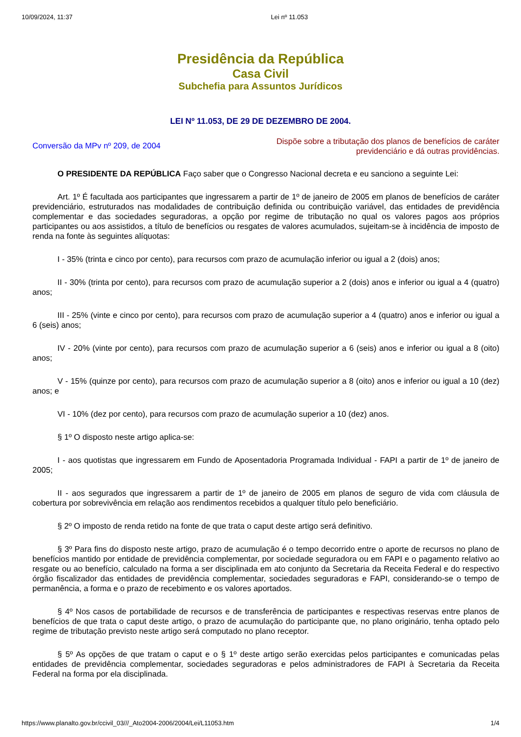10/09/2024, 11:37 Lei nº 11.053
Presidência da República
Casa Civil
Subchefia para Assuntos Jurídicos
LEI Nº 11.053, DE 29 DE DEZEMBRO DE 2004.
Conversão da MPv nº 209, de 2004
Dispõe sobre a tributação dos planos de benefícios de caráter previdenciário e dá outras providências.
O PRESIDENTE DA REPÚBLICA Faço saber que o Congresso Nacional decreta e eu sanciono a seguinte Lei:
Art. 1º É facultada aos participantes que ingressarem a partir de 1º de janeiro de 2005 em planos de benefícios de caráter previdenciário, estruturados nas modalidades de contribuição definida ou contribuição variável, das entidades de previdência complementar e das sociedades seguradoras, a opção por regime de tributação no qual os valores pagos aos próprios participantes ou aos assistidos, a título de benefícios ou resgates de valores acumulados, sujeitam-se à incidência de imposto de renda na fonte às seguintes alíquotas:
I - 35% (trinta e cinco por cento), para recursos com prazo de acumulação inferior ou igual a 2 (dois) anos;
II - 30% (trinta por cento), para recursos com prazo de acumulação superior a 2 (dois) anos e inferior ou igual a 4 (quatro) anos;
III - 25% (vinte e cinco por cento), para recursos com prazo de acumulação superior a 4 (quatro) anos e inferior ou igual a 6 (seis) anos;
IV - 20% (vinte por cento), para recursos com prazo de acumulação superior a 6 (seis) anos e inferior ou igual a 8 (oito) anos;
V - 15% (quinze por cento), para recursos com prazo de acumulação superior a 8 (oito) anos e inferior ou igual a 10 (dez) anos; e
VI - 10% (dez por cento), para recursos com prazo de acumulação superior a 10 (dez) anos.
§ 1º O disposto neste artigo aplica-se:
I - aos quotistas que ingressarem em Fundo de Aposentadoria Programada Individual - FAPI a partir de 1º de janeiro de 2005;
II - aos segurados que ingressarem a partir de 1º de janeiro de 2005 em planos de seguro de vida com cláusula de cobertura por sobrevivência em relação aos rendimentos recebidos a qualquer título pelo beneficiário.
§ 2º O imposto de renda retido na fonte de que trata o caput deste artigo será definitivo.
§ 3º Para fins do disposto neste artigo, prazo de acumulação é o tempo decorrido entre o aporte de recursos no plano de benefícios mantido por entidade de previdência complementar, por sociedade seguradora ou em FAPI e o pagamento relativo ao resgate ou ao benefício, calculado na forma a ser disciplinada em ato conjunto da Secretaria da Receita Federal e do respectivo órgão fiscalizador das entidades de previdência complementar, sociedades seguradoras e FAPI, considerando-se o tempo de permanência, a forma e o prazo de recebimento e os valores aportados.
§ 4º Nos casos de portabilidade de recursos e de transferência de participantes e respectivas reservas entre planos de benefícios de que trata o caput deste artigo, o prazo de acumulação do participante que, no plano originário, tenha optado pelo regime de tributação previsto neste artigo será computado no plano receptor.
§ 5º As opções de que tratam o caput e o § 1º deste artigo serão exercidas pelos participantes e comunicadas pelas entidades de previdência complementar, sociedades seguradoras e pelos administradores de FAPI à Secretaria da Receita Federal na forma por ela disciplinada.
https://www.planalto.gov.br/ccivil_03///_Ato2004-2006/2004/Lei/L11053.htm 1/4